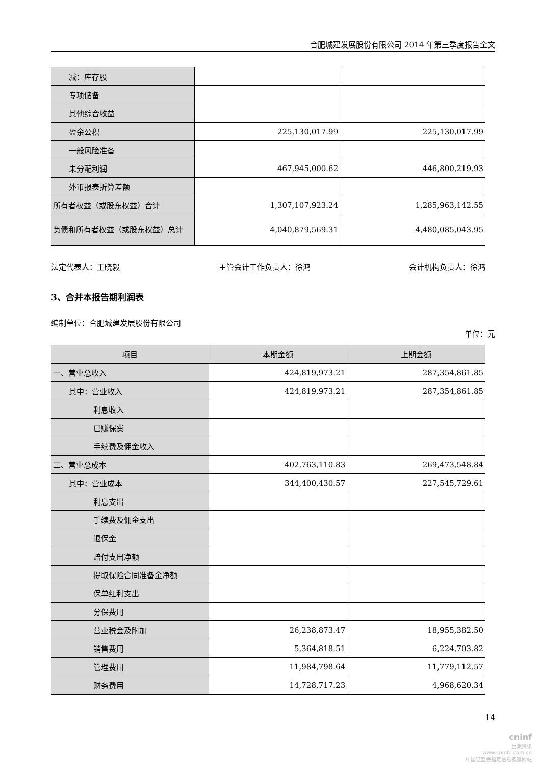合肥城建发展股份有限公司 2014 年第三季度报告全文
| 减：库存股 | | |
| 专项储备 | | |
| 其他综合收益 | | |
| 盈余公积 | 225,130,017.99 | 225,130,017.99 |
| 一般风险准备 | | |
| 未分配利润 | 467,945,000.62 | 446,800,219.93 |
| 外币报表折算差额 | | |
| 所有者权益（或股东权益）合计 | 1,307,107,923.24 | 1,285,963,142.55 |
| 负债和所有者权益（或股东权益）总计 | 4,040,879,569.31 | 4,480,085,043.95 |
法定代表人：王晓毅 主管会计工作负责人：徐鸿 会计机构负责人：徐鸿
3、合并本报告期利润表
编制单位：合肥城建发展股份有限公司
单位：元
| 项目 | 本期金额 | 上期金额 |
| --- | --- | --- |
| 一、营业总收入 | 424,819,973.21 | 287,354,861.85 |
| 其中：营业收入 | 424,819,973.21 | 287,354,861.85 |
| 利息收入 | | |
| 已赚保费 | | |
| 手续费及佣金收入 | | |
| 二、营业总成本 | 402,763,110.83 | 269,473,548.84 |
| 其中：营业成本 | 344,400,430.57 | 227,545,729.61 |
| 利息支出 | | |
| 手续费及佣金支出 | | |
| 退保金 | | |
| 赔付支出净额 | | |
| 提取保险合同准备金净额 | | |
| 保单红利支出 | | |
| 分保费用 | | |
| 营业税金及附加 | 26,238,873.47 | 18,955,382.50 |
| 销售费用 | 5,364,818.51 | 6,224,703.82 |
| 管理费用 | 11,984,798.64 | 11,779,112.57 |
| 财务费用 | 14,728,717.23 | 4,968,620.34 |
14
cninf
巨潮资讯
www.cninfo.com.cn
中国证监会指定信息披露网站